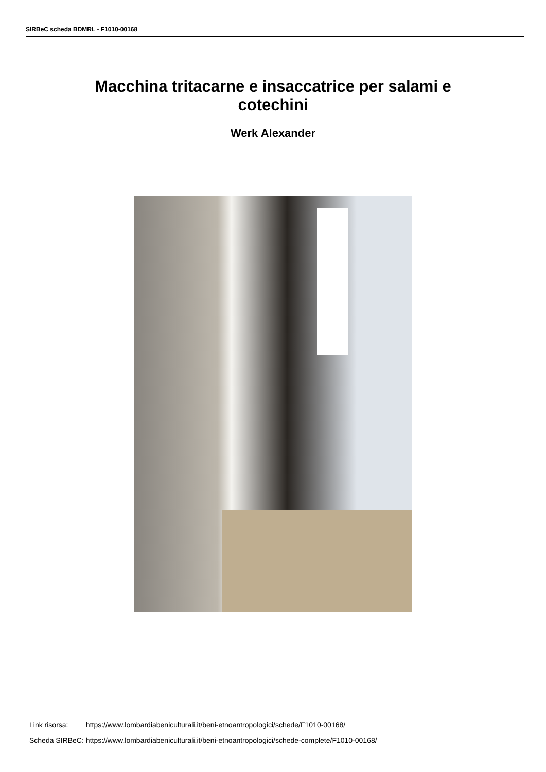SIRBeC scheda BDMRL - F1010-00168
Macchina tritacarne e insaccatrice per salami e cotechini
Werk Alexander
| Link risorsa: | https://www.lombardiabeniculturali.it/beni-etnoantropologici/schede/F1010-00168/ |
| Scheda SIRBeC: | https://www.lombardiabeniculturali.it/beni-etnoantropologici/schede-complete/F1010-00168/ |